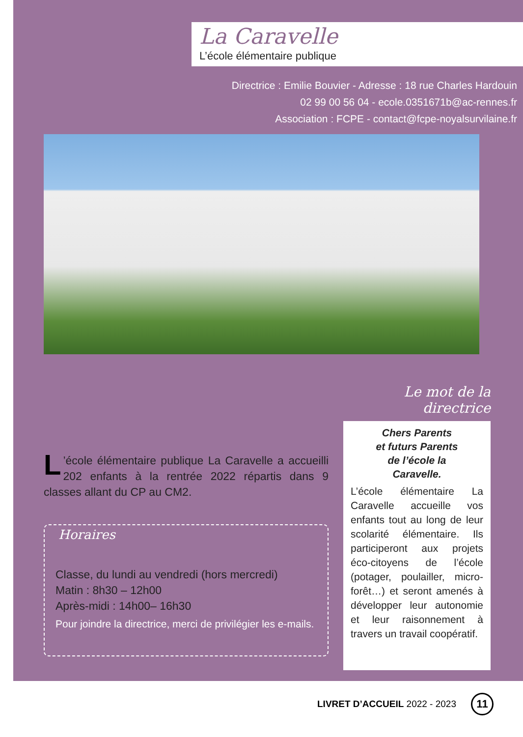La Caravelle
L’école élémentaire publique
Directrice : Emilie Bouvier - Adresse : 18 rue Charles Hardouin
02 99 00 56 04 - ecole.0351671b@ac-rennes.fr
Association : FCPE - contact@fcpe-noyalsurvilaine.fr
L’école élémentaire publique La Caravelle a accueilli 202 enfants à la rentrée 2022 répartis dans 9 classes allant du CP au CM2.
Horaires
Classe, du lundi au vendredi (hors mercredi)
Matin : 8h30 – 12h00
Après-midi : 14h00– 16h30
Pour joindre la directrice, merci de privilégier les e-mails.
Le mot de la directrice
Chers Parents
et futurs Parents
de l’école la
Caravelle.
L’école élémentaire La Caravelle accueille vos enfants tout au long de leur scolarité élémentaire. Ils participeront aux projets éco-citoyens de l’école (potager, poulailler, micro-forêt…) et seront amenés à développer leur autonomie et leur raisonnement à travers un travail coopératif.
LIVRET D’ACCUEIL 2022 - 2023 11